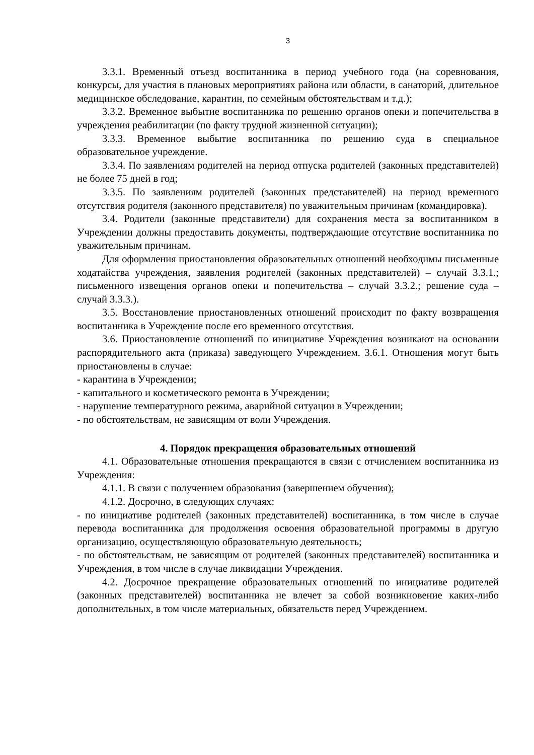3
3.3.1. Временный отъезд воспитанника в период учебного года (на соревнования, конкурсы, для участия в плановых мероприятиях района или области, в санаторий, длительное медицинское обследование, карантин, по семейным обстоятельствам и т.д.);
3.3.2. Временное выбытие воспитанника по решению органов опеки и попечительства в учреждения реабилитации (по факту трудной жизненной ситуации);
3.3.3. Временное выбытие воспитанника по решению суда в специальное образовательное учреждение.
3.3.4. По заявлениям родителей на период отпуска родителей (законных представителей) не более 75 дней в год;
3.3.5. По заявлениям родителей (законных представителей) на период временного отсутствия родителя (законного представителя) по уважительным причинам (командировка).
3.4. Родители (законные представители) для сохранения места за воспитанником в Учреждении должны предоставить документы, подтверждающие отсутствие воспитанника по уважительным причинам.
Для оформления приостановления образовательных отношений необходимы письменные ходатайства учреждения, заявления родителей (законных представителей) – случай 3.3.1.; письменного извещения органов опеки и попечительства – случай 3.3.2.; решение суда – случай 3.3.3.).
3.5. Восстановление приостановленных отношений происходит по факту возвращения воспитанника в Учреждение после его временного отсутствия.
3.6. Приостановление отношений по инициативе Учреждения возникают на основании распорядительного акта (приказа) заведующего Учреждением. 3.6.1. Отношения могут быть приостановлены в случае:
- карантина в Учреждении;
- капитального и косметического ремонта в Учреждении;
- нарушение температурного режима, аварийной ситуации в Учреждении;
- по обстоятельствам, не зависящим от воли Учреждения.
4. Порядок прекращения образовательных отношений
4.1. Образовательные отношения прекращаются в связи с отчислением воспитанника из Учреждения:
4.1.1. В связи с получением образования (завершением обучения);
4.1.2. Досрочно, в следующих случаях:
- по инициативе родителей (законных представителей) воспитанника, в том числе в случае перевода воспитанника для продолжения освоения образовательной программы в другую организацию, осуществляющую образовательную деятельность;
- по обстоятельствам, не зависящим от родителей (законных представителей) воспитанника и Учреждения, в том числе в случае ликвидации Учреждения.
4.2. Досрочное прекращение образовательных отношений по инициативе родителей (законных представителей) воспитанника не влечет за собой возникновение каких-либо дополнительных, в том числе материальных, обязательств перед Учреждением.